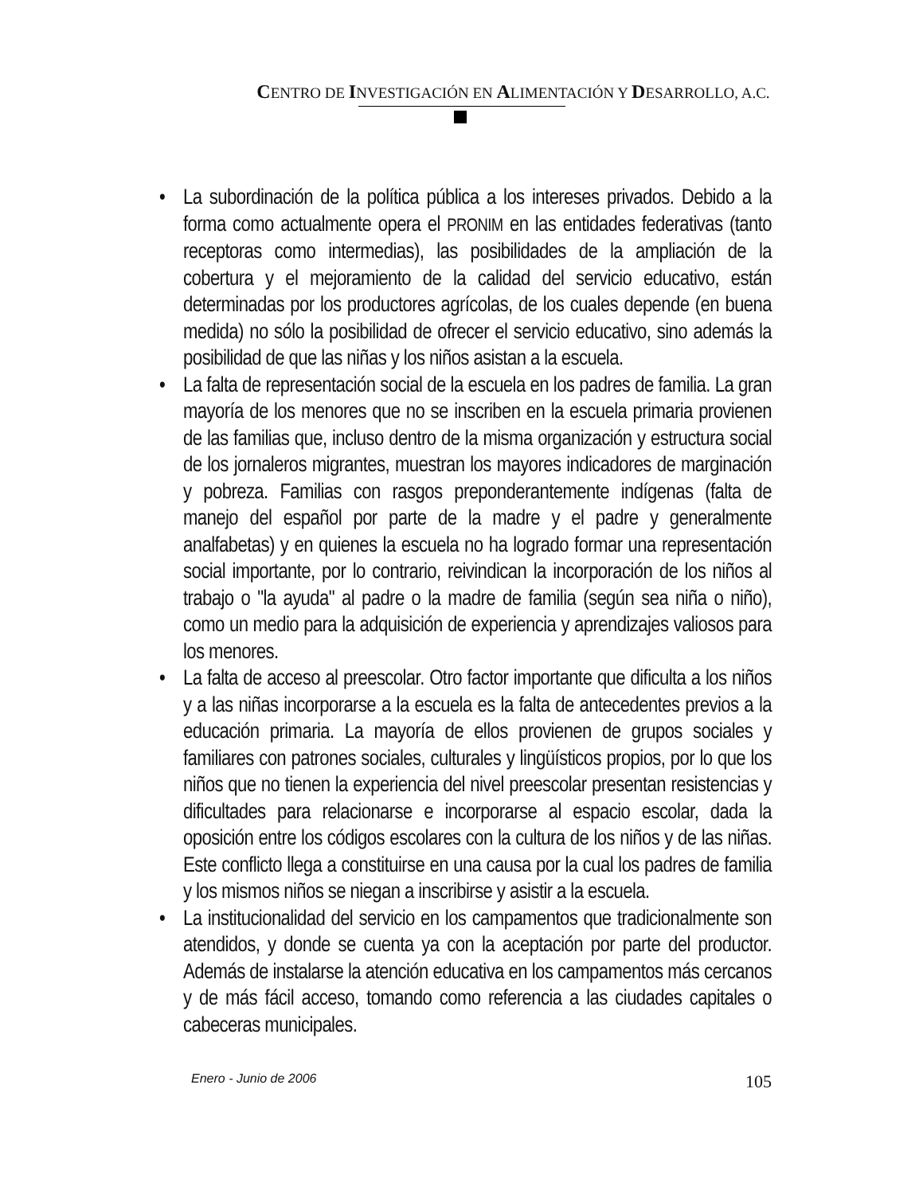CENTRO DE INVESTIGACIÓN EN ALIMENTACIÓN Y DESARROLLO, A.C.
• La subordinación de la política pública a los intereses privados. Debido a la forma como actualmente opera el PRONIM en las entidades federativas (tanto receptoras como intermedias), las posibilidades de la ampliación de la cobertura y el mejoramiento de la calidad del servicio educativo, están determinadas por los productores agrícolas, de los cuales depende (en buena medida) no sólo la posibilidad de ofrecer el servicio educativo, sino además la posibilidad de que las niñas y los niños asistan a la escuela.
• La falta de representación social de la escuela en los padres de familia. La gran mayoría de los menores que no se inscriben en la escuela primaria provienen de las familias que, incluso dentro de la misma organización y estructura social de los jornaleros migrantes, muestran los mayores indicadores de marginación y pobreza. Familias con rasgos preponderantemente indígenas (falta de manejo del español por parte de la madre y el padre y generalmente analfabetas) y en quienes la escuela no ha logrado formar una representación social importante, por lo contrario, reivindican la incorporación de los niños al trabajo o "la ayuda" al padre o la madre de familia (según sea niña o niño), como un medio para la adquisición de experiencia y aprendizajes valiosos para los menores.
• La falta de acceso al preescolar. Otro factor importante que dificulta a los niños y a las niñas incorporarse a la escuela es la falta de antecedentes previos a la educación primaria. La mayoría de ellos provienen de grupos sociales y familiares con patrones sociales, culturales y lingüísticos propios, por lo que los niños que no tienen la experiencia del nivel preescolar presentan resistencias y dificultades para relacionarse e incorporarse al espacio escolar, dada la oposición entre los códigos escolares con la cultura de los niños y de las niñas. Este conflicto llega a constituirse en una causa por la cual los padres de familia y los mismos niños se niegan a inscribirse y asistir a la escuela.
• La institucionalidad del servicio en los campamentos que tradicionalmente son atendidos, y donde se cuenta ya con la aceptación por parte del productor. Además de instalarse la atención educativa en los campamentos más cercanos y de más fácil acceso, tomando como referencia a las ciudades capitales o cabeceras municipales.
Enero - Junio de 2006 105